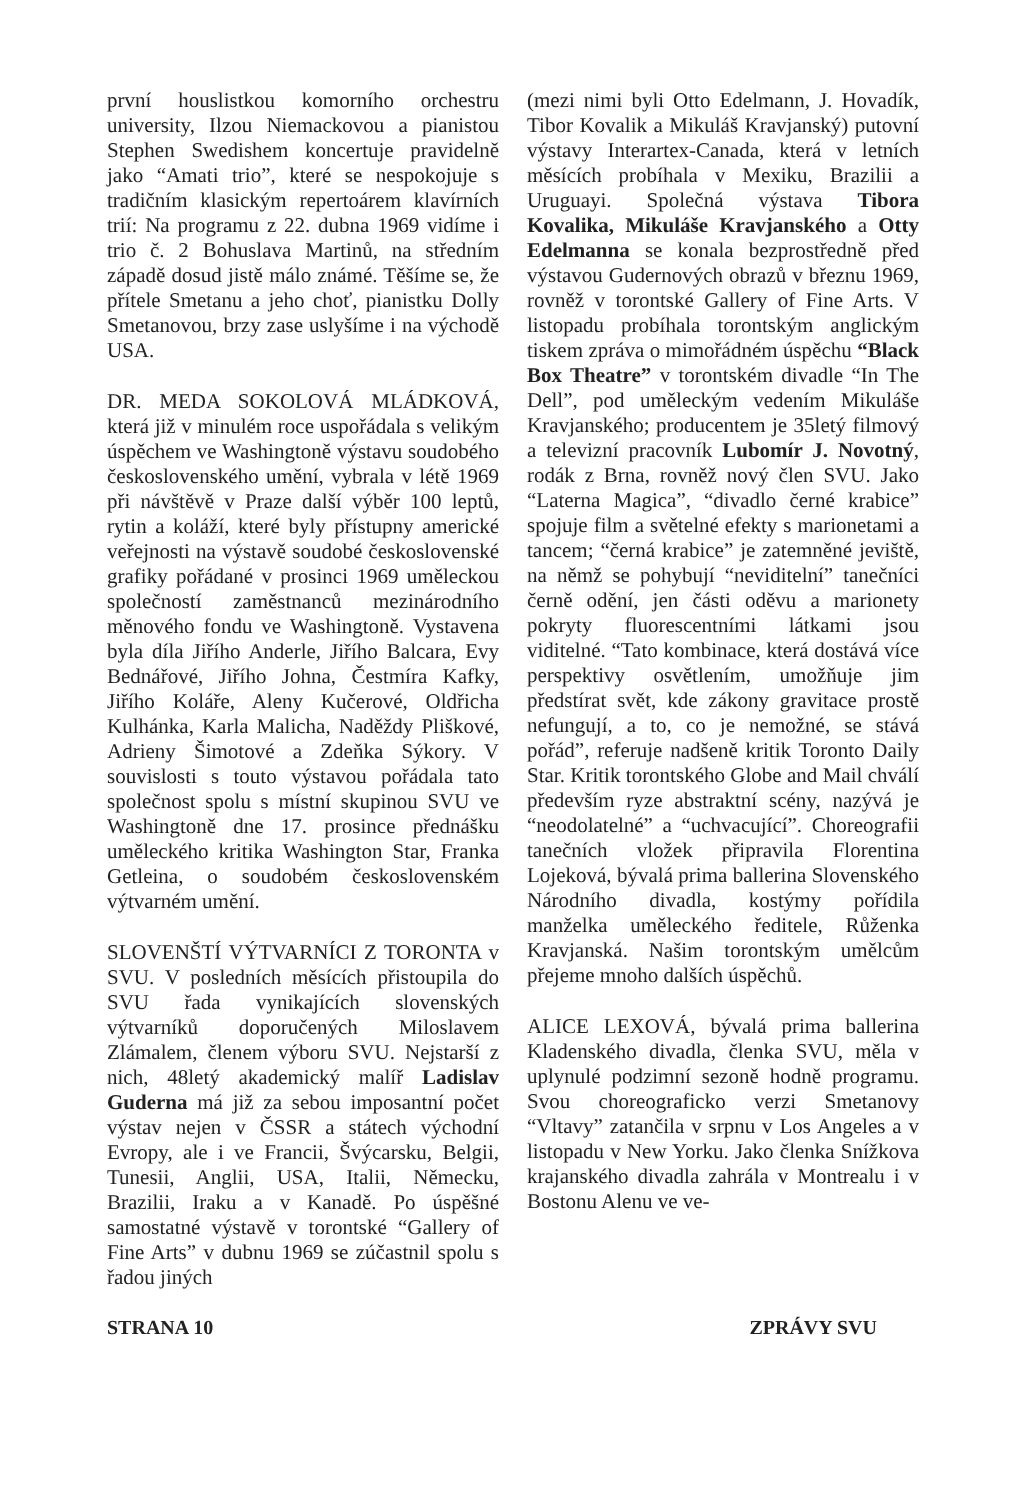první houslistkou komorního orchestru university, Ilzou Niemackovou a pianistou Stephen Swedishem koncertuje pravidelně jako “Amati trio”, které se nespokojuje s tradičním klasickým repertoárem klavírních trií: Na programu z 22. dubna 1969 vidíme i trio č. 2 Bohuslava Martinů, na středním západě dosud jistě málo známé. Těšíme se, že přítele Smetanu a jeho choť, pianistku Dolly Smetanovou, brzy zase uslyšíme i na východě USA.
DR. MEDA SOKOLOVÁ MLÁDKOVÁ, která již v minulém roce uspořádala s velikým úspěchem ve Washingtoně výstavu soudobého československého umění, vybrala v létě 1969 při návštěvě v Praze další výběr 100 leptů, rytin a koláží, které byly přístupny americké veřejnosti na výstavě soudobé československé grafiky pořádané v prosinci 1969 uměleckou společností zaměstnanců mezinárodního měnového fondu ve Washingtoně. Vystavena byla díla Jiřího Anderle, Jiřího Balcara, Evy Bednářové, Jiřího Johna, Čestmíra Kafky, Jiřího Koláře, Aleny Kučerové, Oldřicha Kulhánka, Karla Malicha, Naděždy Pliškové, Adrieny Šimotové a Zdeňka Sýkory. V souvislosti s touto výstavou pořádala tato společnost spolu s místní skupinou SVU ve Washingtoně dne 17. prosince přednášku uměleckého kritika Washington Star, Franka Getleina, o soudobém československém výtvarném umění.
SLOVENŠTÍ VÝTVARNÍCI Z TORONTA v SVU. V posledních měsících přistoupila do SVU řada vynikajících slovenských výtvarníků doporučených Miloslavem Zlámalem, členem výboru SVU. Nejstarší z nich, 48letý akademický malíř Ladislav Guderna má již za sebou imposantní počet výstav nejen v ČSSR a státech východní Evropy, ale i ve Francii, Švýcarsku, Belgii, Tunesii, Anglii, USA, Italii, Německu, Brazilii, Iraku a v Kanadě. Po úspěšné samostatné výstavě v torontské “Gallery of Fine Arts” v dubnu 1969 se zúčastnil spolu s řadou jiných
(mezi nimi byli Otto Edelmann, J. Hovadík, Tibor Kovalik a Mikuláš Kravjanský) putovní výstavy Interartex-Canada, která v letních měsících probíhala v Mexiku, Brazilii a Uruguayi. Společná výstava Tibora Kovalika, Mikuláše Kravjanského a Otty Edelmanna se konala bezprostředně před výstavou Gudernových obrazů v březnu 1969, rovněž v torontské Gallery of Fine Arts. V listopadu probíhala torontským anglickým tiskem zpráva o mimořádném úspěchu “Black Box Theatre” v torontském divadle “In The Dell”, pod uměleckým vedením Mikuláše Kravjanského; producentem je 35letý filmový a televizní pracovník Lubomír J. Novotný, rodák z Brna, rovněž nový člen SVU. Jako “Laterna Magica”, “divadlo černé krabice” spojuje film a světelné efekty s marionetami a tancem; “černá krabice” je zatemněné jeviště, na němž se pohybují “neviditelní” tanečníci černě odění, jen části oděvu a marionety pokryty fluorescentními látkami jsou viditelné. “Tato kombinace, která dostává více perspektivy osvětlením, umožňuje jim předstírat svět, kde zákony gravitace prostě nefungují, a to, co je nemožné, se stává pořád”, referuje nadšeně kritik Toronto Daily Star. Kritik torontského Globe and Mail chválí především ryze abstraktní scény, nazývá je “neodolatelné” a “uchvacující”. Choreografii tanečních vložek připravila Florentina Lojeková, bývalá prima ballerina Slovenského Národního divadla, kostýmy pořídila manželka uměleckého ředitele, Růženka Kravjanská. Našim torontským umělcům přejeme mnoho dalších úspěchů.
ALICE LEXOVÁ, bývalá prima ballerina Kladenského divadla, členka SVU, měla v uplynulé podzimní sezoně hodně programu. Svou choreograficko verzi Smetanovy “Vltavy” zatančila v srpnu v Los Angeles a v listopadu v New Yorku. Jako členka Snížkova krajanského divadla zahrála v Montrealu i v Bostonu Alenu ve ve-
STRANA 10 ZPRÁVY SVU